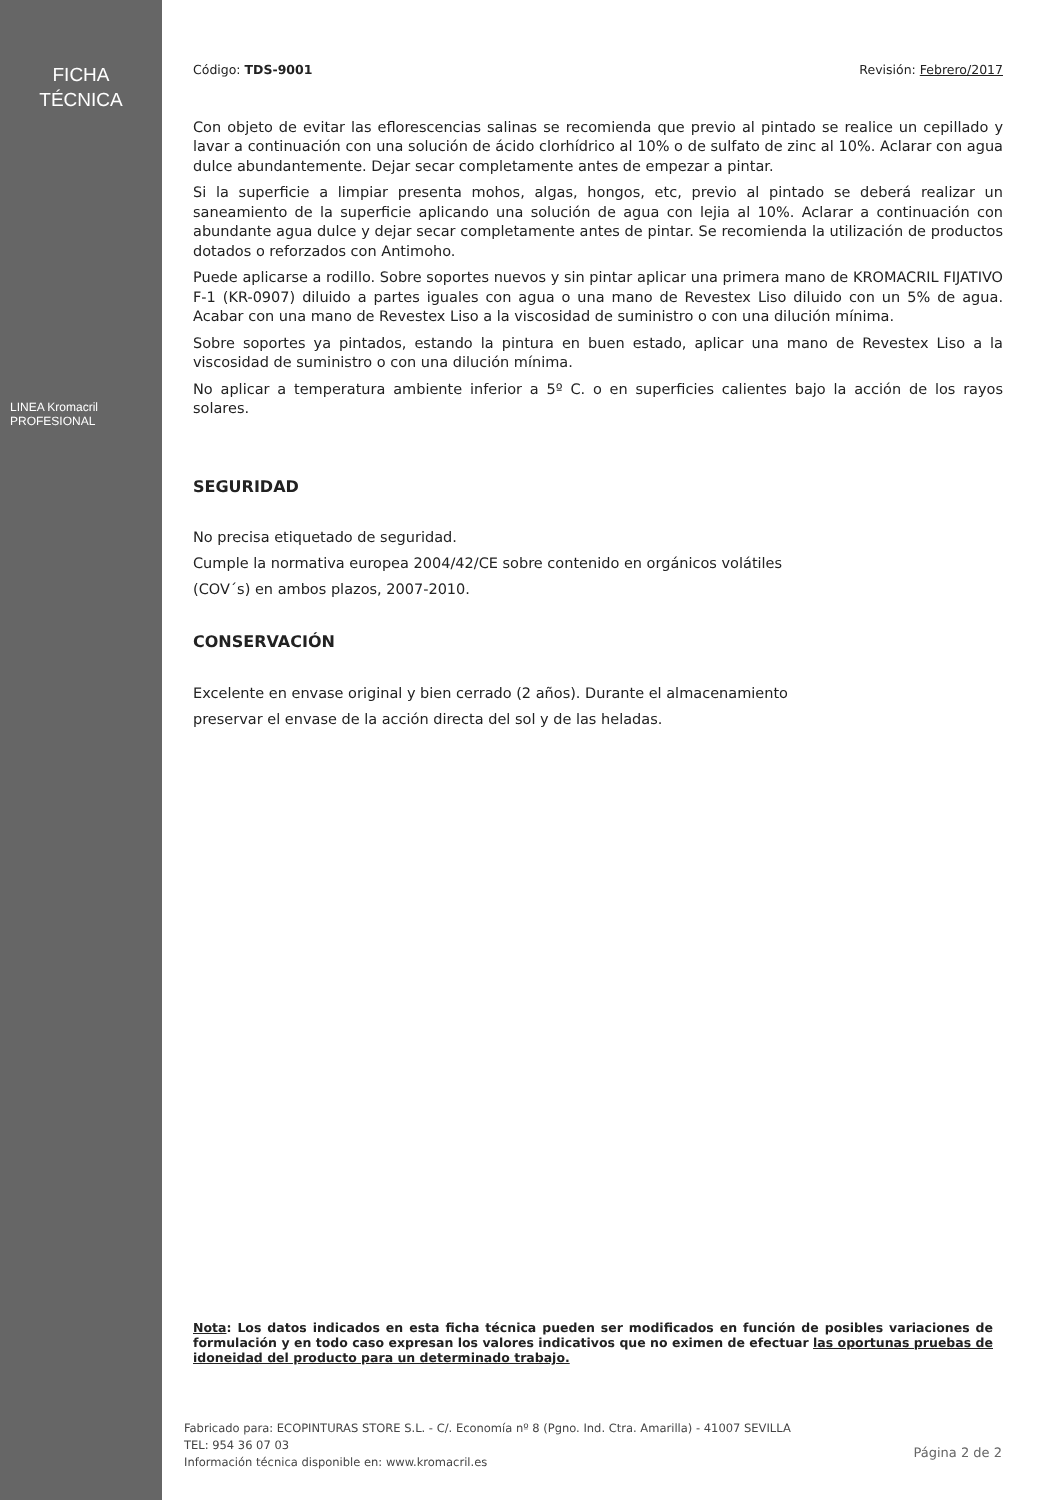FICHA
TÉCNICA
LINEA Kromacril PROFESIONAL
Código: TDS-9001 Revisión: Febrero/2017
Con objeto de evitar las eflorescencias salinas se recomienda que previo al pintado se realice un cepillado y lavar a continuación con una solución de ácido clorhídrico al 10% o de sulfato de zinc al 10%. Aclarar con agua dulce abundantemente. Dejar secar completamente antes de empezar a pintar.
Si la superficie a limpiar presenta mohos, algas, hongos, etc, previo al pintado se deberá realizar un saneamiento de la superficie aplicando una solución de agua con lejia al 10%. Aclarar a continuación con abundante agua dulce y dejar secar completamente antes de pintar. Se recomienda la utilización de productos dotados o reforzados con Antimoho.
Puede aplicarse a rodillo. Sobre soportes nuevos y sin pintar aplicar una primera mano de KROMACRIL FIJATIVO F-1 (KR-0907) diluido a partes iguales con agua o una mano de Revestex Liso diluido con un 5% de agua. Acabar con una mano de Revestex Liso a la viscosidad de suministro o con una dilución mínima.
Sobre soportes ya pintados, estando la pintura en buen estado, aplicar una mano de Revestex Liso a la viscosidad de suministro o con una dilución mínima.
No aplicar a temperatura ambiente inferior a 5º C. o en superficies calientes bajo la acción de los rayos solares.
SEGURIDAD
No precisa etiquetado de seguridad.
Cumple la normativa europea 2004/42/CE sobre contenido en orgánicos volátiles
(COV´s) en ambos plazos, 2007-2010.
CONSERVACIÓN
Excelente en envase original y bien cerrado (2 años). Durante el almacenamiento
preservar el envase de la acción directa del sol y de las heladas.
Nota: Los datos indicados en esta ficha técnica pueden ser modificados en función de posibles variaciones de formulación y en todo caso expresan los valores indicativos que no eximen de efectuar las oportunas pruebas de idoneidad del producto para un determinado trabajo.
Fabricado para: ECOPINTURAS STORE S.L. - C/. Economía nº 8 (Pgno. Ind. Ctra. Amarilla) - 41007 SEVILLA
TEL: 954 36 07 03
Información técnica disponible en: www.kromacril.es
Página 2 de 2